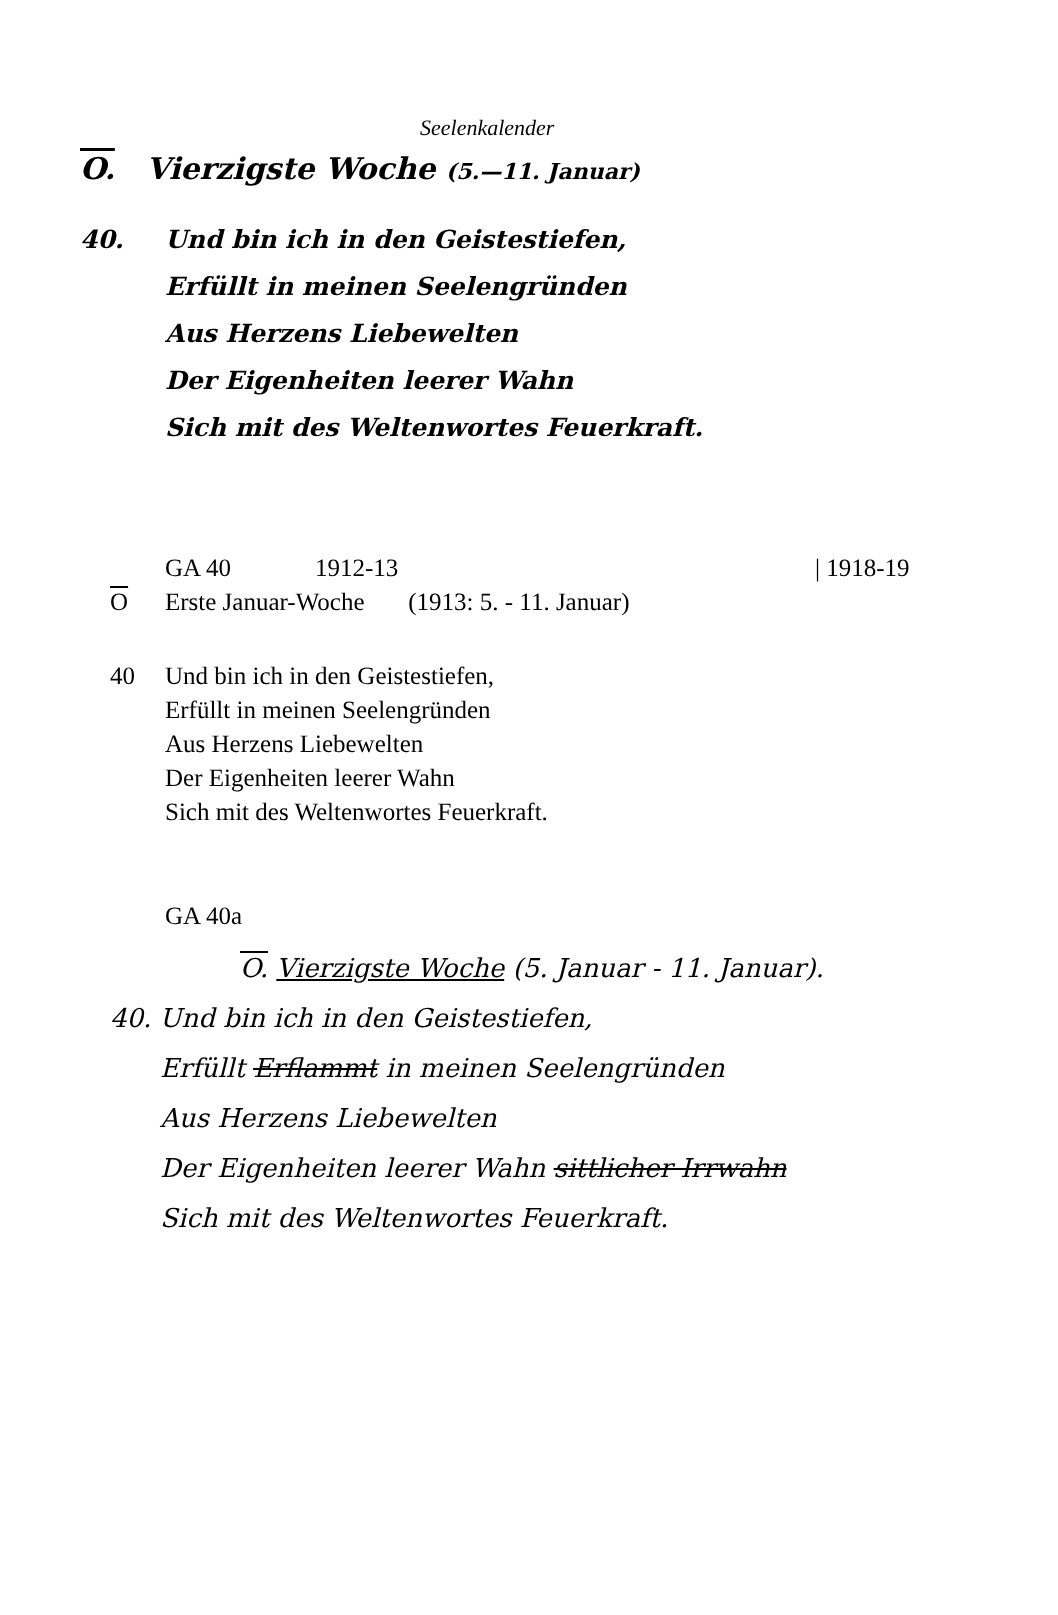Seelenkalender
O. Vierzigste Woche (5.—11. Januar)
40. Und bin ich in den Geistestiefen,
Erfüllt in meinen Seelengründen
Aus Herzens Liebewelten
Der Eigenheiten leerer Wahn
Sich mit des Weltenwortes Feuerkraft.
GA 40 1912-13 | 1918-19
O Erste Januar-Woche (1913: 5. - 11. Januar)
40 Und bin ich in den Geistestiefen,
Erfüllt in meinen Seelengründen
Aus Herzens Liebewelten
Der Eigenheiten leerer Wahn
Sich mit des Weltenwortes Feuerkraft.
GA 40a
O. Vierzigste Woche (5. Januar - 11. Januar).
40. Und bin ich in den Geistestiefen,
Erfüllt Erflammt in meinen Seelengründen
Aus Herzens Liebewelten
Der Eigenheiten leerer Wahn sittlicher Irrwahn
Sich mit des Weltenwortes Feuerkraft.